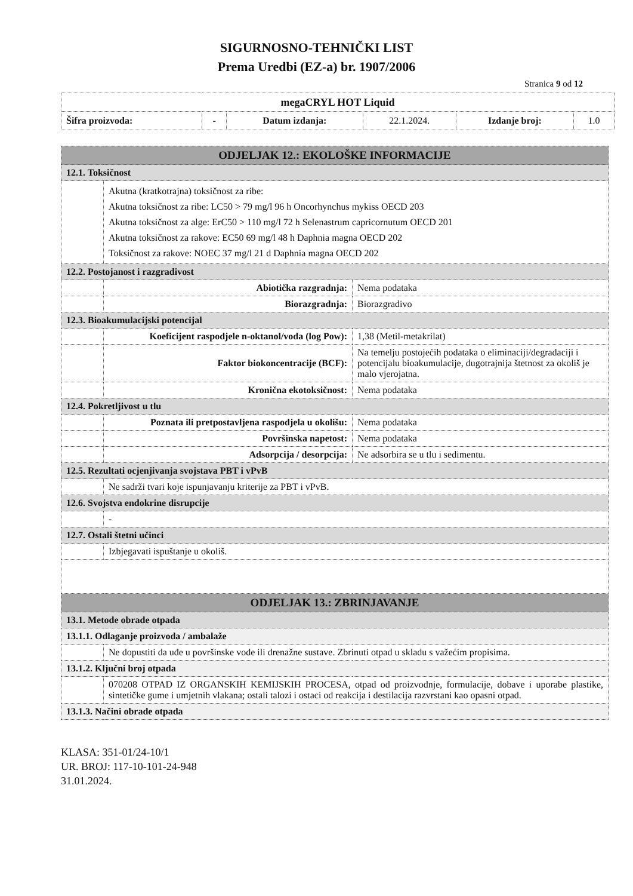SIGURNOSNO-TEHNIČKI LIST
Prema Uredbi (EZ-a) br. 1907/2006
Stranica 9 od 12
| megaCRYL HOT Liquid | | | | | |
| Šifra proizvoda: | - | Datum izdanja: | 22.1.2024. | Izdanje broj: | 1.0 |
| ODJELJAK 12.: EKOLOŠKE INFORMACIJE | | |
| 12.1. Toksičnost | | |
| | Akutna (kratkotrajna) toksičnost za ribe: Akutna toksičnost za ribe: LC50 > 79 mg/l 96 h Oncorhynchus mykiss OECD 203 Akutna toksičnost za alge: ErC50 > 110 mg/l 72 h Selenastrum capricornutum OECD 201 Akutna toksičnost za rakove: EC50 69 mg/l 48 h Daphnia magna OECD 202 Toksičnost za rakove: NOEC 37 mg/l 21 d Daphnia magna OECD 202 | |
| 12.2. Postojanost i razgradivost | | |
| | Abiotička razgradnja: | Nema podataka |
| | Biorazgradnja: | Biorazgradivo |
| 12.3. Bioakumulacijski potencijal | | |
| | Koeficijent raspodjele n-oktanol/voda (log Pow): | 1,38 (Metil-metakrilat) |
| | Faktor biokoncentracije (BCF): | Na temelju postojećih podataka o eliminaciji/degradaciji i potencijalu bioakumulacije, dugotrajnija štetnost za okoliš je malo vjerojatna. |
| | Kronična ekotoksičnost: | Nema podataka |
| 12.4. Pokretljivost u tlu | | |
| | Poznata ili pretpostavljena raspodjela u okolišu: | Nema podataka |
| | Površinska napetost: | Nema podataka |
| | Adsorpcija / desorpcija: | Ne adsorbira se u tlu i sedimentu. |
| 12.5. Rezultati ocjenjivanja svojstava PBT i vPvB | | |
| | Ne sadrži tvari koje ispunjavanju kriterije za PBT i vPvB. | |
| 12.6. Svojstva endokrine disrupcije | | |
| | - | |
| 12.7. Ostali štetni učinci | | |
| | Izbjegavati ispuštanje u okoliš. | |
| ODJELJAK 13.: ZBRINJAVANJE | | |
| 13.1. Metode obrade otpada | | |
| 13.1.1. Odlaganje proizvoda / ambalaže | | |
| | Ne dopustiti da uđe u površinske vode ili drenažne sustave. Zbrinuti otpad u skladu s važećim propisima. | |
| 13.1.2. Ključni broj otpada | | |
| | 070208 OTPAD IZ ORGANSKIH KEMIJSKIH PROCESA, otpad od proizvodnje, formulacije, dobave i uporabe plastike, sintetičke gume i umjetnih vlakana; ostali talozi i ostaci od reakcija i destilacija razvrstani kao opasni otpad. | |
| 13.1.3. Načini obrade otpada | | |
KLASA: 351-01/24-10/1
UR. BROJ: 117-10-101-24-948
31.01.2024.